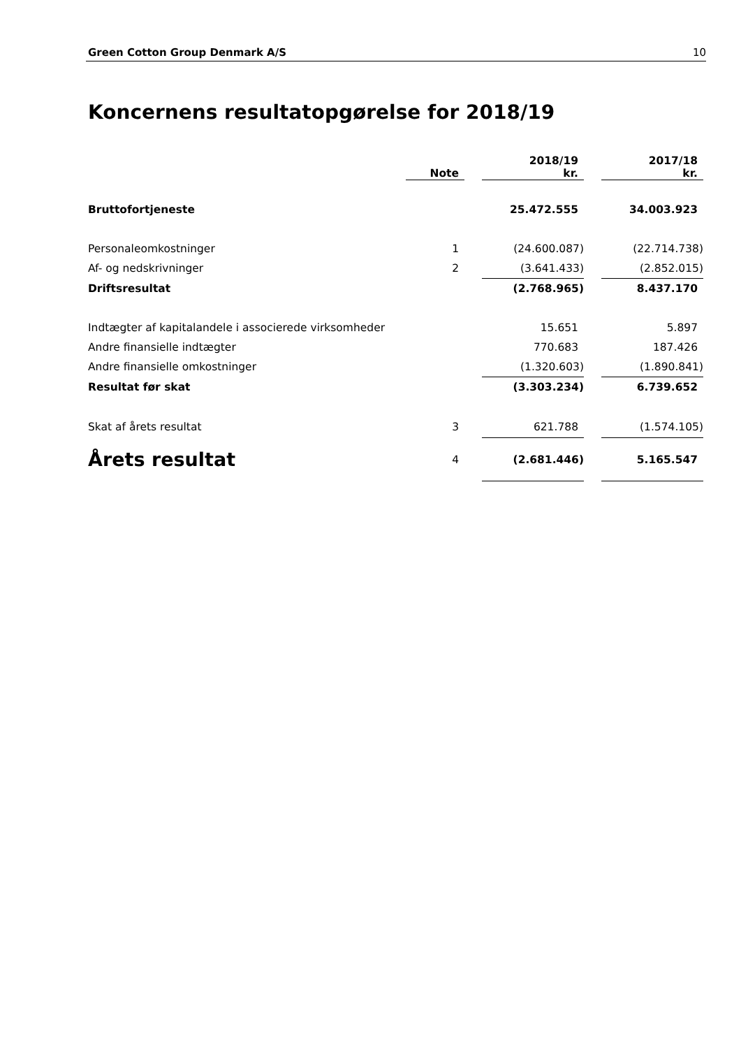Green Cotton Group Denmark A/S 10
Koncernens resultatopgørelse for 2018/19
| | Note | | 2018/19 kr. | | 2017/18 kr. |
| --- | --- | --- | --- | --- | --- |
| Bruttofortjeneste | | | 25.472.555 | | 34.003.923 |
| Personaleomkostninger | 1 | | (24.600.087) | | (22.714.738) |
| Af- og nedskrivninger | 2 | | (3.641.433) | | (2.852.015) |
| Driftsresultat | | | (2.768.965) | | 8.437.170 |
| Indtægter af kapitalandele i associerede virksomheder | | | 15.651 | | 5.897 |
| Andre finansielle indtægter | | | 770.683 | | 187.426 |
| Andre finansielle omkostninger | | | (1.320.603) | | (1.890.841) |
| Resultat før skat | | | (3.303.234) | | 6.739.652 |
| Skat af årets resultat | 3 | | 621.788 | | (1.574.105) |
| Årets resultat | 4 | | (2.681.446) | | 5.165.547 |